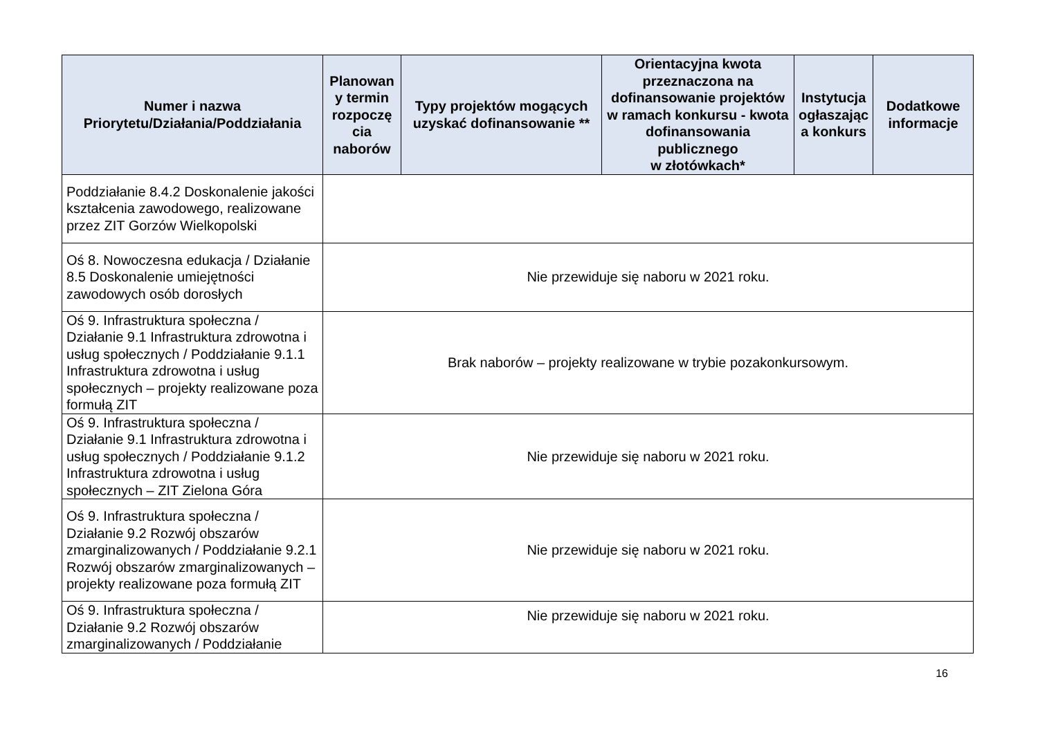| Numer i nazwa Priorytetu/Działania/Poddziałania | Planowan y termin rozpoczę cia naborów | Typy projektów mogących uzyskać dofinansowanie ** | Orientacyjna kwota przeznaczona na dofinansowanie projektów w ramach konkursu - kwota dofinansowania publicznego w złotówkach* | Instytucja ogłaszając a konkurs | Dodatkowe informacje |
| --- | --- | --- | --- | --- | --- |
| Poddziałanie 8.4.2 Doskonalenie jakości kształcenia zawodowego, realizowane przez ZIT Gorzów Wielkopolski | | | | | |
| Oś 8. Nowoczesna edukacja / Działanie 8.5 Doskonalenie umiejętności zawodowych osób dorosłych | Nie przewiduje się naboru w 2021 roku. | | | | |
| Oś 9. Infrastruktura społeczna / Działanie 9.1 Infrastruktura zdrowotna i usług społecznych / Poddziałanie 9.1.1 Infrastruktura zdrowotna i usług społecznych – projekty realizowane poza formułą ZIT | Brak naborów – projekty realizowane w trybie pozakonkursowym. | | | | |
| Oś 9. Infrastruktura społeczna / Działanie 9.1 Infrastruktura zdrowotna i usług społecznych / Poddziałanie 9.1.2 Infrastruktura zdrowotna i usług społecznych – ZIT Zielona Góra | Nie przewiduje się naboru w 2021 roku. | | | | |
| Oś 9. Infrastruktura społeczna / Działanie 9.2 Rozwój obszarów zmarginalizowanych / Poddziałanie 9.2.1 Rozwój obszarów zmarginalizowanych – projekty realizowane poza formułą ZIT | Nie przewiduje się naboru w 2021 roku. | | | | |
| Oś 9. Infrastruktura społeczna / Działanie 9.2 Rozwój obszarów zmarginalizowanych / Poddziałanie | Nie przewiduje się naboru w 2021 roku. | | | | |
16